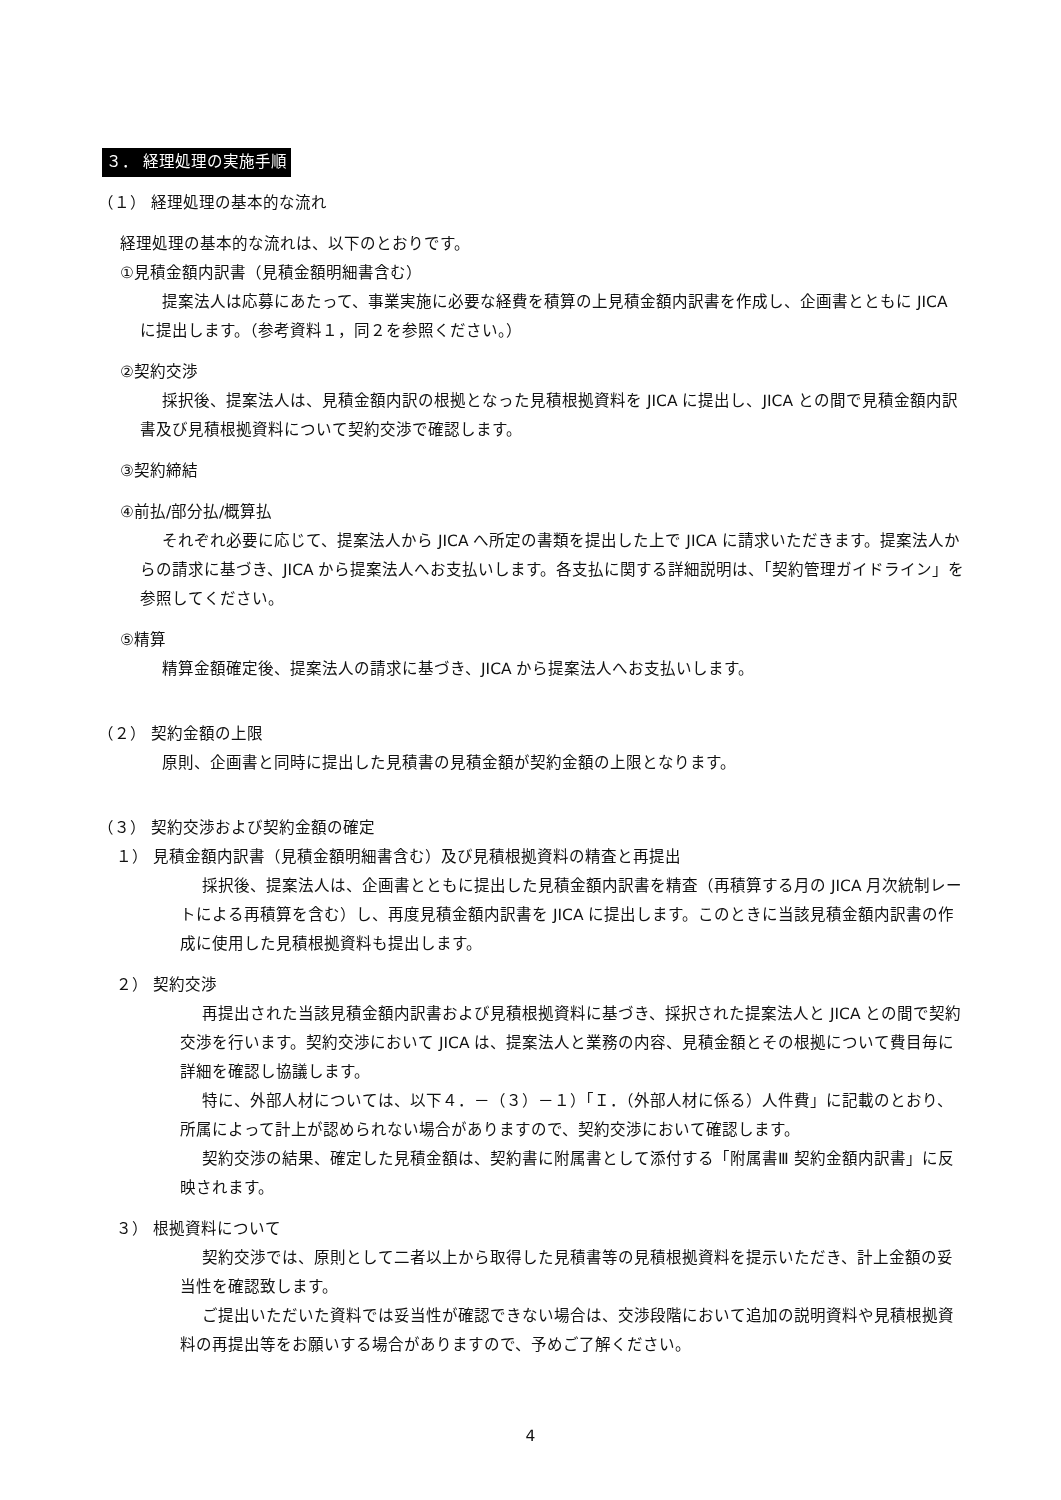３． 経理処理の実施手順
（１） 経理処理の基本的な流れ
経理処理の基本的な流れは、以下のとおりです。
①見積金額内訳書（見積金額明細書含む）
提案法人は応募にあたって、事業実施に必要な経費を積算の上見積金額内訳書を作成し、企画書とともに JICA に提出します。（参考資料１，同２を参照ください。）
②契約交渉
採択後、提案法人は、見積金額内訳の根拠となった見積根拠資料を JICA に提出し、JICA との間で見積金額内訳書及び見積根拠資料について契約交渉で確認します。
③契約締結
④前払/部分払/概算払
それぞれ必要に応じて、提案法人から JICA へ所定の書類を提出した上で JICA に請求いただきます。提案法人からの請求に基づき、JICA から提案法人へお支払いします。各支払に関する詳細説明は、「契約管理ガイドライン」を参照してください。
⑤精算
精算金額確定後、提案法人の請求に基づき、JICA から提案法人へお支払いします。
（２） 契約金額の上限
原則、企画書と同時に提出した見積書の見積金額が契約金額の上限となります。
（３） 契約交渉および契約金額の確定
１） 見積金額内訳書（見積金額明細書含む）及び見積根拠資料の精査と再提出
採択後、提案法人は、企画書とともに提出した見積金額内訳書を精査（再積算する月の JICA 月次統制レートによる再積算を含む）し、再度見積金額内訳書を JICA に提出します。このときに当該見積金額内訳書の作成に使用した見積根拠資料も提出します。
２） 契約交渉
再提出された当該見積金額内訳書および見積根拠資料に基づき、採択された提案法人と JICA との間で契約交渉を行います。契約交渉において JICA は、提案法人と業務の内容、見積金額とその根拠について費目毎に詳細を確認し協議します。
特に、外部人材については、以下４．－（３）－１）「Ｉ．（外部人材に係る）人件費」に記載のとおり、所属によって計上が認められない場合がありますので、契約交渉において確認します。
契約交渉の結果、確定した見積金額は、契約書に附属書として添付する「附属書Ⅲ 契約金額内訳書」に反映されます。
３） 根拠資料について
契約交渉では、原則として二者以上から取得した見積書等の見積根拠資料を提示いただき、計上金額の妥当性を確認致します。
ご提出いただいた資料では妥当性が確認できない場合は、交渉段階において追加の説明資料や見積根拠資料の再提出等をお願いする場合がありますので、予めご了解ください。
4